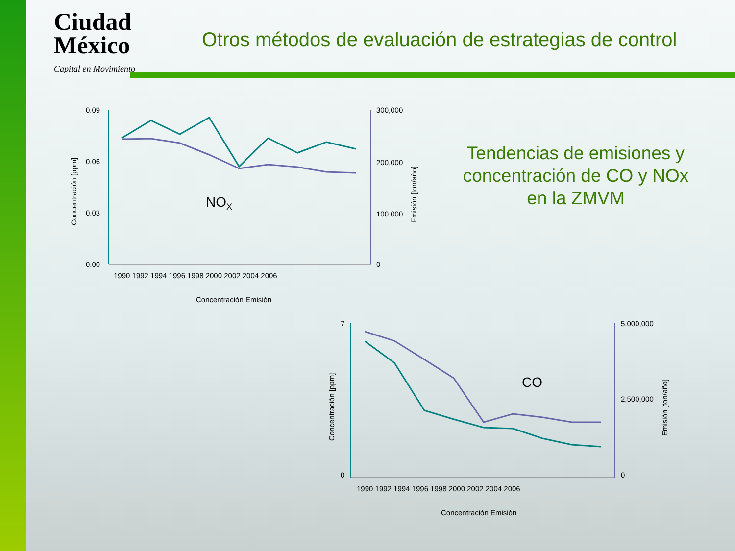Ciudad
México
Capital en Movimiento
Otros métodos de evaluación de estrategias de control
0.09
0.06
0.03
0.00
300,000
200,000
100,000
0
1990 1992 1994 1996 1998 2000 2002 2004 2006
NOX
Concentración Emisión
Concentración [ppm]
Emisión [ton/año]
7
0
5,000,000
2,500,000
0
1990 1992 1994 1996 1998 2000 2002 2004 2006
CO
Concentración Emisión
Concentración [ppm]
Emisión [ton/año]
Tendencias de emisiones y concentración de CO y NOx en la ZMVM